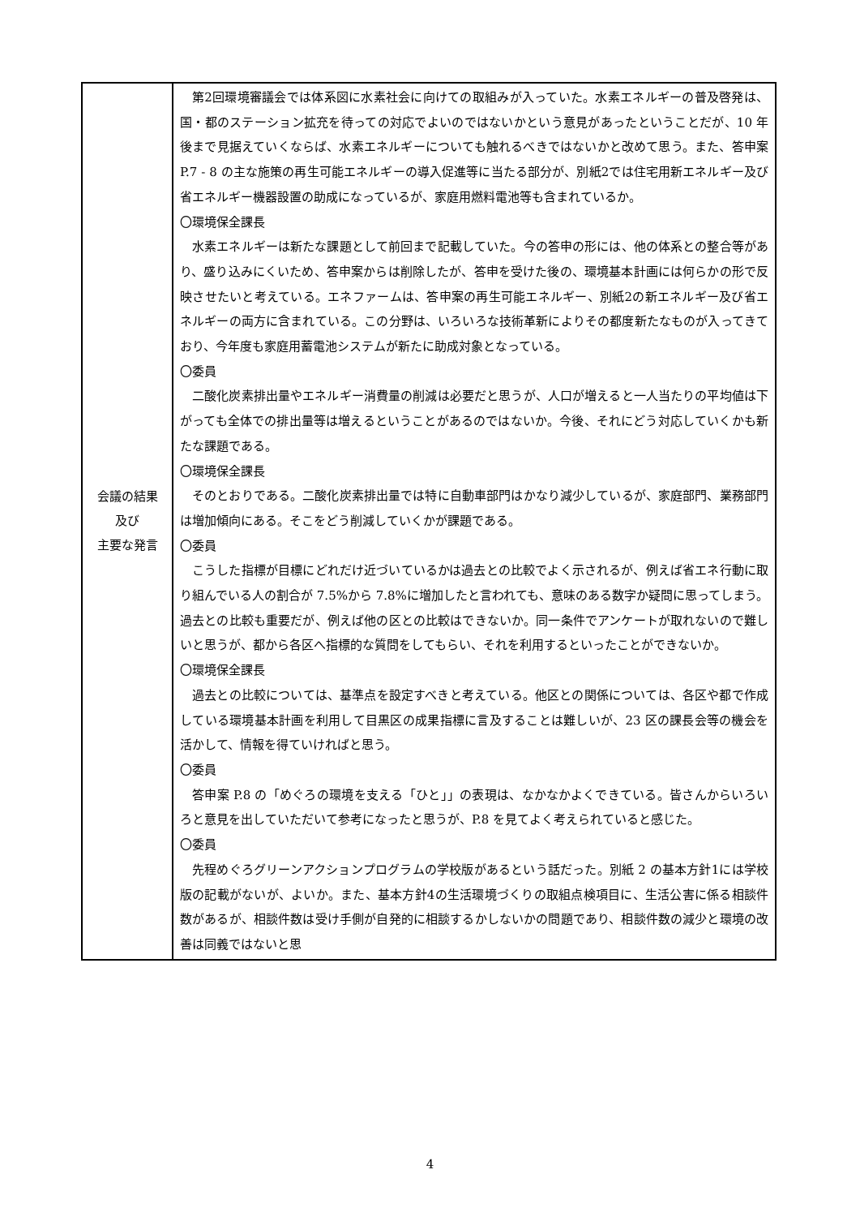| 会議の結果 及び 主要な発言 | 第2回環境審議会では体系図に水素社会に向けての取組みが入っていた。水素エネルギーの普及啓発は、国・都のステーション拡充を待っての対応でよいのではないかという意見があったということだが、10 年後まで見据えていくならば、水素エネルギーについても触れるべきではないかと改めて思う。また、答申案 P.7 - 8 の主な施策の再生可能エネルギーの導入促進等に当たる部分が、別紙2では住宅用新エネルギー及び省エネルギー機器設置の助成になっているが、家庭用燃料電池等も含まれているか。 〇環境保全課長 水素エネルギーは新たな課題として前回まで記載していた。今の答申の形には、他の体系との整合等があり、盛り込みにくいため、答申案からは削除したが、答申を受けた後の、環境基本計画には何らかの形で反映させたいと考えている。エネファームは、答申案の再生可能エネルギー、別紙2の新エネルギー及び省エネルギーの両方に含まれている。この分野は、いろいろな技術革新によりその都度新たなものが入ってきており、今年度も家庭用蓄電池システムが新たに助成対象となっている。 〇委員 二酸化炭素排出量やエネルギー消費量の削減は必要だと思うが、人口が増えると一人当たりの平均値は下がっても全体での排出量等は増えるということがあるのではないか。今後、それにどう対応していくかも新たな課題である。 〇環境保全課長 そのとおりである。二酸化炭素排出量では特に自動車部門はかなり減少しているが、家庭部門、業務部門は増加傾向にある。そこをどう削減していくかが課題である。 〇委員 こうした指標が目標にどれだけ近づいているかは過去との比較でよく示されるが、例えば省エネ行動に取り組んでいる人の割合が 7.5%から 7.8%に増加したと言われても、意味のある数字か疑問に思ってしまう。過去との比較も重要だが、例えば他の区との比較はできないか。同一条件でアンケートが取れないので難しいと思うが、都から各区へ指標的な質問をしてもらい、それを利用するといったことができないか。 〇環境保全課長 過去との比較については、基準点を設定すべきと考えている。他区との関係については、各区や都で作成している環境基本計画を利用して目黒区の成果指標に言及することは難しいが、23 区の課長会等の機会を活かして、情報を得ていければと思う。 〇委員 答申案 P.8 の「めぐろの環境を支える「ひと」」の表現は、なかなかよくできている。皆さんからいろいろと意見を出していただいて参考になったと思うが、P.8 を見てよく考えられていると感じた。 〇委員 先程めぐろグリーンアクションプログラムの学校版があるという話だった。別紙 2 の基本方針1には学校版の記載がないが、よいか。また、基本方針4の生活環境づくりの取組点検項目に、生活公害に係る相談件数があるが、相談件数は受け手側が自発的に相談するかしないかの問題であり、相談件数の減少と環境の改善は同義ではないと思 |
4